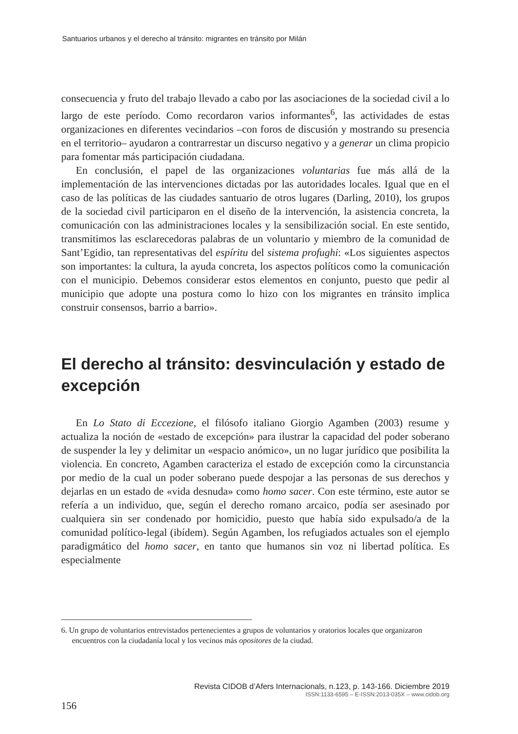Santuarios urbanos y el derecho al tránsito: migrantes en tránsito por Milán
consecuencia y fruto del trabajo llevado a cabo por las asociaciones de la sociedad civil a lo largo de este período. Como recordaron varios informantes<sup>6</sup>, las actividades de estas organizaciones en diferentes vecindarios –con foros de discusión y mostrando su presencia en el territorio– ayudaron a contrarrestar un discurso negativo y a generar un clima propicio para fomentar más participación ciudadana.
En conclusión, el papel de las organizaciones voluntarias fue más allá de la implementación de las intervenciones dictadas por las autoridades locales. Igual que en el caso de las políticas de las ciudades santuario de otros lugares (Darling, 2010), los grupos de la sociedad civil participaron en el diseño de la intervención, la asistencia concreta, la comunicación con las administraciones locales y la sensibilización social. En este sentido, transmitimos las esclarecedoras palabras de un voluntario y miembro de la comunidad de Sant’Egidio, tan representativas del espíritu del sistema profughi: «Los siguientes aspectos son importantes: la cultura, la ayuda concreta, los aspectos políticos como la comunicación con el municipio. Debemos considerar estos elementos en conjunto, puesto que pedir al municipio que adopte una postura como lo hizo con los migrantes en tránsito implica construir consensos, barrio a barrio».
El derecho al tránsito: desvinculación y estado de excepción
En Lo Stato di Eccezione, el filósofo italiano Giorgio Agamben (2003) resume y actualiza la noción de «estado de excepción» para ilustrar la capacidad del poder soberano de suspender la ley y delimitar un «espacio anómico», un no lugar jurídico que posibilita la violencia. En concreto, Agamben caracteriza el estado de excepción como la circunstancia por medio de la cual un poder soberano puede despojar a las personas de sus derechos y dejarlas en un estado de «vida desnuda» como homo sacer. Con este término, este autor se refería a un individuo, que, según el derecho romano arcaico, podía ser asesinado por cualquiera sin ser condenado por homicidio, puesto que había sido expulsado/a de la comunidad político-legal (ibídem). Según Agamben, los refugiados actuales son el ejemplo paradigmático del homo sacer, en tanto que humanos sin voz ni libertad política. Es especialmente
6. Un grupo de voluntarios entrevistados pertenecientes a grupos de voluntarios y oratorios locales que organizaron encuentros con la ciudadanía local y los vecinos más opositores de la ciudad.
Revista CIDOB d’Afers Internacionals, n.123, p. 143-166. Diciembre 2019
ISSN:1133-6595 – E-ISSN:2013-035X – www.cidob.org
156